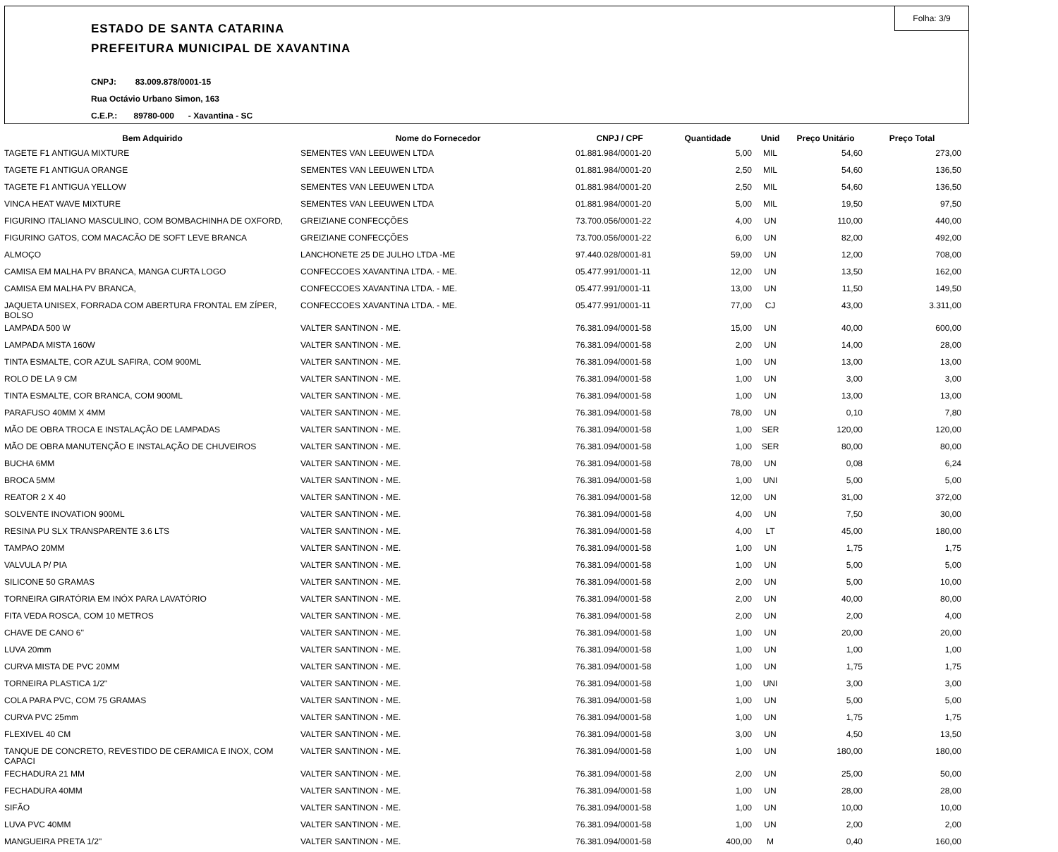Folha: 3/9
ESTADO DE SANTA CATARINA
PREFEITURA MUNICIPAL DE XAVANTINA
CNPJ: 83.009.878/0001-15
Rua Octávio Urbano Simon, 163
C.E.P.: 89780-000 - Xavantina - SC
| Bem Adquirido | Nome do Fornecedor | CNPJ / CPF | Quantidade | Unid | Preço Unitário | Preço Total |
| --- | --- | --- | --- | --- | --- | --- |
| TAGETE F1 ANTIGUA MIXTURE | SEMENTES VAN LEEUWEN LTDA | 01.881.984/0001-20 | 5,00 | MIL | 54,60 | 273,00 |
| TAGETE F1 ANTIGUA ORANGE | SEMENTES VAN LEEUWEN LTDA | 01.881.984/0001-20 | 2,50 | MIL | 54,60 | 136,50 |
| TAGETE F1 ANTIGUA YELLOW | SEMENTES VAN LEEUWEN LTDA | 01.881.984/0001-20 | 2,50 | MIL | 54,60 | 136,50 |
| VINCA HEAT WAVE MIXTURE | SEMENTES VAN LEEUWEN LTDA | 01.881.984/0001-20 | 5,00 | MIL | 19,50 | 97,50 |
| FIGURINO ITALIANO MASCULINO, COM BOMBACHINHA DE OXFORD, | GREIZIANE CONFECÇÕES | 73.700.056/0001-22 | 4,00 | UN | 110,00 | 440,00 |
| FIGURINO GATOS, COM MACACÃO DE SOFT LEVE BRANCA | GREIZIANE CONFECÇÕES | 73.700.056/0001-22 | 6,00 | UN | 82,00 | 492,00 |
| ALMOÇO | LANCHONETE 25 DE JULHO LTDA -ME | 97.440.028/0001-81 | 59,00 | UN | 12,00 | 708,00 |
| CAMISA EM MALHA PV BRANCA, MANGA CURTA LOGO | CONFECCOES XAVANTINA LTDA. - ME. | 05.477.991/0001-11 | 12,00 | UN | 13,50 | 162,00 |
| CAMISA EM MALHA PV BRANCA, | CONFECCOES XAVANTINA LTDA. - ME. | 05.477.991/0001-11 | 13,00 | UN | 11,50 | 149,50 |
| JAQUETA UNISEX, FORRADA COM ABERTURA FRONTAL EM ZÍPER, BOLSO | CONFECCOES XAVANTINA LTDA. - ME. | 05.477.991/0001-11 | 77,00 | CJ | 43,00 | 3.311,00 |
| LAMPADA 500 W | VALTER SANTINON - ME. | 76.381.094/0001-58 | 15,00 | UN | 40,00 | 600,00 |
| LAMPADA MISTA 160W | VALTER SANTINON - ME. | 76.381.094/0001-58 | 2,00 | UN | 14,00 | 28,00 |
| TINTA ESMALTE, COR AZUL SAFIRA, COM 900ML | VALTER SANTINON - ME. | 76.381.094/0001-58 | 1,00 | UN | 13,00 | 13,00 |
| ROLO DE LA 9 CM | VALTER SANTINON - ME. | 76.381.094/0001-58 | 1,00 | UN | 3,00 | 3,00 |
| TINTA ESMALTE, COR BRANCA, COM 900ML | VALTER SANTINON - ME. | 76.381.094/0001-58 | 1,00 | UN | 13,00 | 13,00 |
| PARAFUSO 40MM X 4MM | VALTER SANTINON - ME. | 76.381.094/0001-58 | 78,00 | UN | 0,10 | 7,80 |
| MÃO DE OBRA TROCA E INSTALAÇÃO DE LAMPADAS | VALTER SANTINON - ME. | 76.381.094/0001-58 | 1,00 | SER | 120,00 | 120,00 |
| MÃO DE OBRA MANUTENÇÃO E INSTALAÇÃO DE CHUVEIROS | VALTER SANTINON - ME. | 76.381.094/0001-58 | 1,00 | SER | 80,00 | 80,00 |
| BUCHA 6MM | VALTER SANTINON - ME. | 76.381.094/0001-58 | 78,00 | UN | 0,08 | 6,24 |
| BROCA 5MM | VALTER SANTINON - ME. | 76.381.094/0001-58 | 1,00 | UNI | 5,00 | 5,00 |
| REATOR 2 X 40 | VALTER SANTINON - ME. | 76.381.094/0001-58 | 12,00 | UN | 31,00 | 372,00 |
| SOLVENTE INOVATION 900ML | VALTER SANTINON - ME. | 76.381.094/0001-58 | 4,00 | UN | 7,50 | 30,00 |
| RESINA PU SLX TRANSPARENTE 3.6 LTS | VALTER SANTINON - ME. | 76.381.094/0001-58 | 4,00 | LT | 45,00 | 180,00 |
| TAMPAO 20MM | VALTER SANTINON - ME. | 76.381.094/0001-58 | 1,00 | UN | 1,75 | 1,75 |
| VALVULA P/ PIA | VALTER SANTINON - ME. | 76.381.094/0001-58 | 1,00 | UN | 5,00 | 5,00 |
| SILICONE 50 GRAMAS | VALTER SANTINON - ME. | 76.381.094/0001-58 | 2,00 | UN | 5,00 | 10,00 |
| TORNEIRA GIRATÓRIA EM INÓX PARA LAVATÓRIO | VALTER SANTINON - ME. | 76.381.094/0001-58 | 2,00 | UN | 40,00 | 80,00 |
| FITA VEDA ROSCA, COM 10 METROS | VALTER SANTINON - ME. | 76.381.094/0001-58 | 2,00 | UN | 2,00 | 4,00 |
| CHAVE DE CANO 6'' | VALTER SANTINON - ME. | 76.381.094/0001-58 | 1,00 | UN | 20,00 | 20,00 |
| LUVA 20mm | VALTER SANTINON - ME. | 76.381.094/0001-58 | 1,00 | UN | 1,00 | 1,00 |
| CURVA MISTA DE PVC 20MM | VALTER SANTINON - ME. | 76.381.094/0001-58 | 1,00 | UN | 1,75 | 1,75 |
| TORNEIRA PLASTICA 1/2" | VALTER SANTINON - ME. | 76.381.094/0001-58 | 1,00 | UNI | 3,00 | 3,00 |
| COLA PARA PVC, COM 75 GRAMAS | VALTER SANTINON - ME. | 76.381.094/0001-58 | 1,00 | UN | 5,00 | 5,00 |
| CURVA PVC 25mm | VALTER SANTINON - ME. | 76.381.094/0001-58 | 1,00 | UN | 1,75 | 1,75 |
| FLEXIVEL 40 CM | VALTER SANTINON - ME. | 76.381.094/0001-58 | 3,00 | UN | 4,50 | 13,50 |
| TANQUE DE CONCRETO, REVESTIDO DE CERAMICA E INOX, COM CAPACI | VALTER SANTINON - ME. | 76.381.094/0001-58 | 1,00 | UN | 180,00 | 180,00 |
| FECHADURA 21 MM | VALTER SANTINON - ME. | 76.381.094/0001-58 | 2,00 | UN | 25,00 | 50,00 |
| FECHADURA 40MM | VALTER SANTINON - ME. | 76.381.094/0001-58 | 1,00 | UN | 28,00 | 28,00 |
| SIFÃO | VALTER SANTINON - ME. | 76.381.094/0001-58 | 1,00 | UN | 10,00 | 10,00 |
| LUVA PVC 40MM | VALTER SANTINON - ME. | 76.381.094/0001-58 | 1,00 | UN | 2,00 | 2,00 |
| MANGUEIRA PRETA 1/2'' | VALTER SANTINON - ME. | 76.381.094/0001-58 | 400,00 | M | 0,40 | 160,00 |